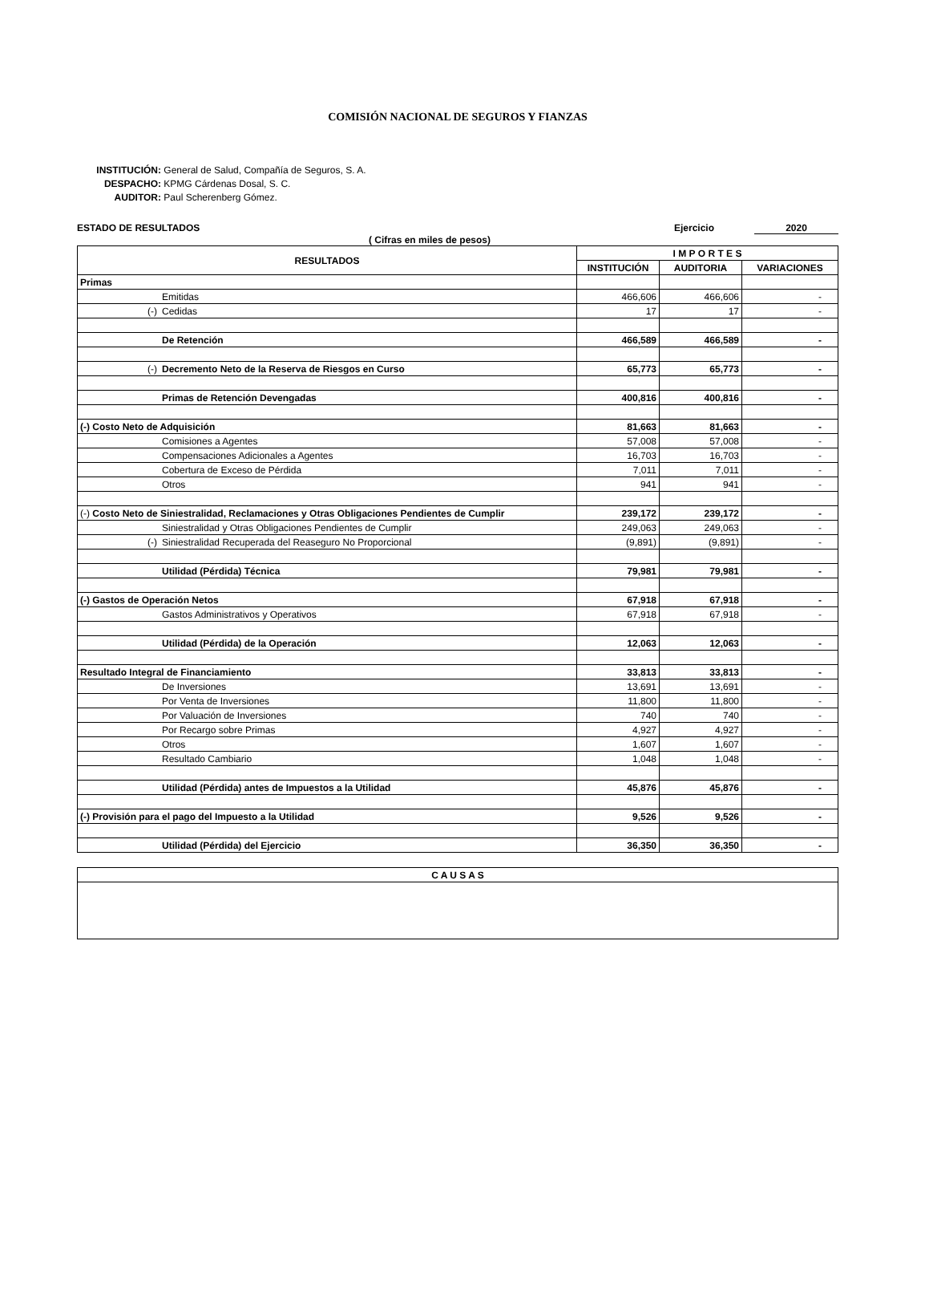COMISIÓN NACIONAL DE SEGUROS Y FIANZAS
INSTITUCIÓN: General de Salud, Compañía de Seguros, S. A.
DESPACHO: KPMG Cárdenas Dosal, S. C.
AUDITOR: Paul Scherenberg Gómez.
ESTADO DE RESULTADOS Ejercicio 2020
( Cifras en miles de pesos)
| RESULTADOS | I M P O R T E S | | |
| --- | --- | --- | --- |
| | INSTITUCIÓN | AUDITORIA | VARIACIONES |
| Primas | | | |
| Emitidas | 466,606 | 466,606 | - |
| (-) Cedidas | 17 | 17 | - |
| De Retención | 466,589 | 466,589 | - |
| (-) Decremento Neto de la Reserva de Riesgos en Curso | 65,773 | 65,773 | - |
| Primas de Retención Devengadas | 400,816 | 400,816 | - |
| (-) Costo Neto de Adquisición | 81,663 | 81,663 | - |
| Comisiones a Agentes | 57,008 | 57,008 | - |
| Compensaciones Adicionales a Agentes | 16,703 | 16,703 | - |
| Cobertura de Exceso de Pérdida | 7,011 | 7,011 | - |
| Otros | 941 | 941 | - |
| (-) Costo Neto de Siniestralidad, Reclamaciones y Otras Obligaciones Pendientes de Cumplir | 239,172 | 239,172 | - |
| Siniestralidad y Otras Obligaciones Pendientes de Cumplir | 249,063 | 249,063 | - |
| (-) Siniestralidad Recuperada del Reaseguro No Proporcional | (9,891) | (9,891) | - |
| Utilidad (Pérdida) Técnica | 79,981 | 79,981 | - |
| (-) Gastos de Operación Netos | 67,918 | 67,918 | - |
| Gastos Administrativos y Operativos | 67,918 | 67,918 | - |
| Utilidad (Pérdida) de la Operación | 12,063 | 12,063 | - |
| Resultado Integral de Financiamiento | 33,813 | 33,813 | - |
| De Inversiones | 13,691 | 13,691 | - |
| Por Venta de Inversiones | 11,800 | 11,800 | - |
| Por Valuación de Inversiones | 740 | 740 | - |
| Por Recargo sobre Primas | 4,927 | 4,927 | - |
| Otros | 1,607 | 1,607 | - |
| Resultado Cambiario | 1,048 | 1,048 | - |
| Utilidad (Pérdida) antes de Impuestos a la Utilidad | 45,876 | 45,876 | - |
| (-) Provisión para el pago del Impuesto a la Utilidad | 9,526 | 9,526 | - |
| Utilidad (Pérdida) del Ejercicio | 36,350 | 36,350 | - |
| C A U S A S |
| --- |